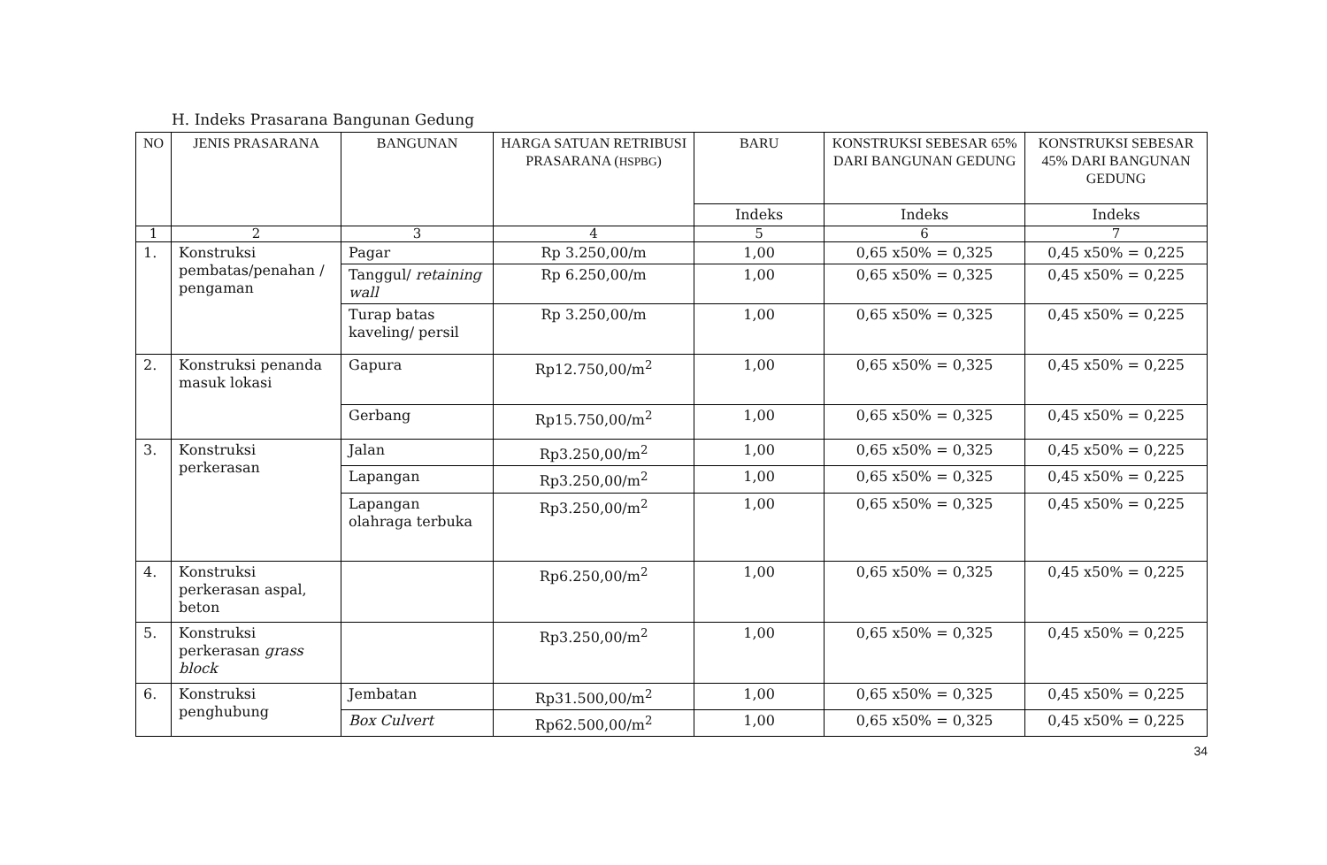H. Indeks Prasarana Bangunan Gedung
| NO | JENIS PRASARANA | BANGUNAN | HARGA SATUAN RETRIBUSI PRASARANA ( HSPBG ) | BARU | KONSTRUKSI SEBESAR 65% DARI BANGUNAN GEDUNG | KONSTRUKSI SEBESAR 45% DARI BANGUNAN GEDUNG |
| --- | --- | --- | --- | --- | --- | --- |
| | | | | Indeks | Indeks | Indeks |
| 1 | 2 | 3 | 4 | 5 | 6 | 7 |
| 1. | Konstruksi pembatas/penahan / pengaman | Pagar | Rp 3.250,00/m | 1,00 | 0,65 x50% = 0,325 | 0,45 x50% = 0,225 |
| | | Tanggul/ retaining wall | Rp 6.250,00/m | 1,00 | 0,65 x50% = 0,325 | 0,45 x50% = 0,225 |
| | | Turap batas kaveling/ persil | Rp 3.250,00/m | 1,00 | 0,65 x50% = 0,325 | 0,45 x50% = 0,225 |
| 2. | Konstruksi penanda masuk lokasi | Gapura | Rp12.750,00/m<sup>2</sup> | 1,00 | 0,65 x50% = 0,325 | 0,45 x50% = 0,225 |
| | | Gerbang | Rp15.750,00/m<sup>2</sup> | 1,00 | 0,65 x50% = 0,325 | 0,45 x50% = 0,225 |
| 3. | Konstruksi perkerasan | Jalan | Rp3.250,00/m<sup>2</sup> | 1,00 | 0,65 x50% = 0,325 | 0,45 x50% = 0,225 |
| | | Lapangan | Rp3.250,00/m<sup>2</sup> | 1,00 | 0,65 x50% = 0,325 | 0,45 x50% = 0,225 |
| | | Lapangan olahraga terbuka | Rp3.250,00/m<sup>2</sup> | 1,00 | 0,65 x50% = 0,325 | 0,45 x50% = 0,225 |
| 4. | Konstruksi perkerasan aspal, beton | | Rp6.250,00/m<sup>2</sup> | 1,00 | 0,65 x50% = 0,325 | 0,45 x50% = 0,225 |
| 5. | Konstruksi perkerasan grass block | | Rp3.250,00/m<sup>2</sup> | 1,00 | 0,65 x50% = 0,325 | 0,45 x50% = 0,225 |
| 6. | Konstruksi penghubung | Jembatan | Rp31.500,00/m<sup>2</sup> | 1,00 | 0,65 x50% = 0,325 | 0,45 x50% = 0,225 |
| | | Box Culvert | Rp62.500,00/m<sup>2</sup> | 1,00 | 0,65 x50% = 0,325 | 0,45 x50% = 0,225 |
34